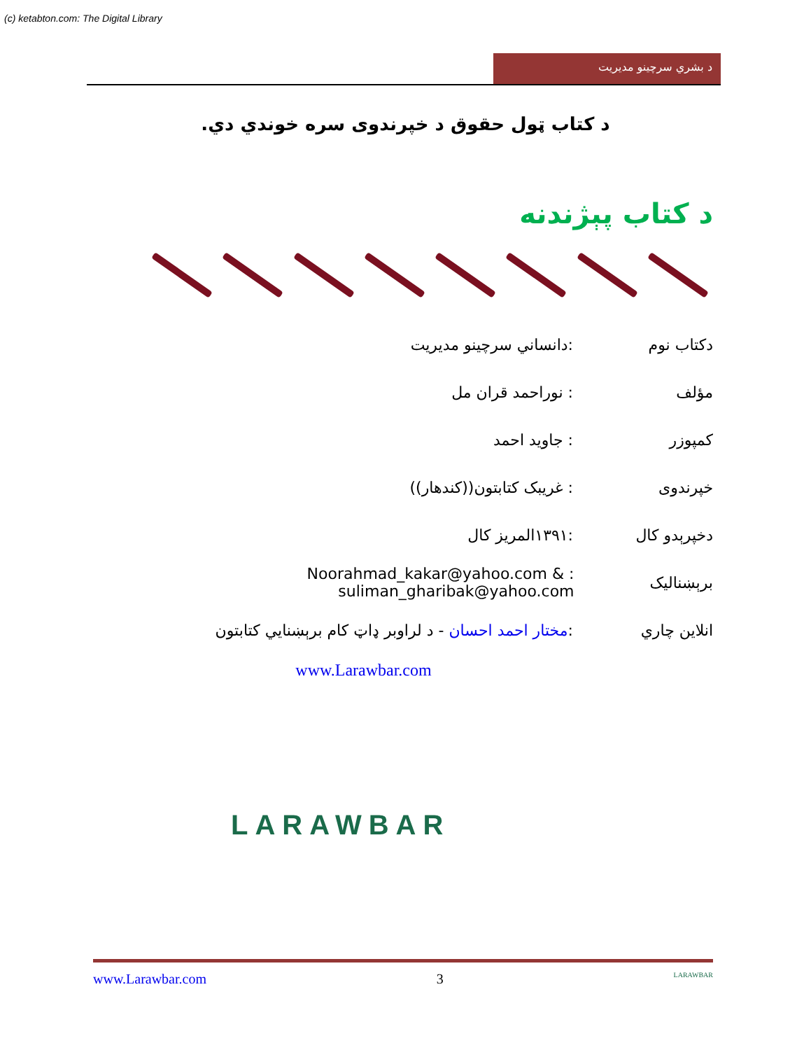(c) ketabton.com: The Digital Library
د بشري سرچينو مديريت
د كتاب ټول حقوق د خپرندوى سره خوندي دي.
د كتاب پېژندنه
دكتاب نوم:دانساني سرچينو مديريت
مؤلف: نوراحمد قران مل
كمپوزر: جاويد احمد
خپرندوى: غريبک کتابتون((کندهار))
دخپرېدو كال:۱۳۹۱المريز كال
برېښناليک: Noorahmad_kakar@yahoo.com & suliman_gharibak@yahoo.com
انلاين چاري:مختار احمد احسان - د لراوبر ډاټ كام برېښنايي كتابتون
www.Larawbar.com
LARAWBAR
www.Larawbar.com 3 LARAWBAR